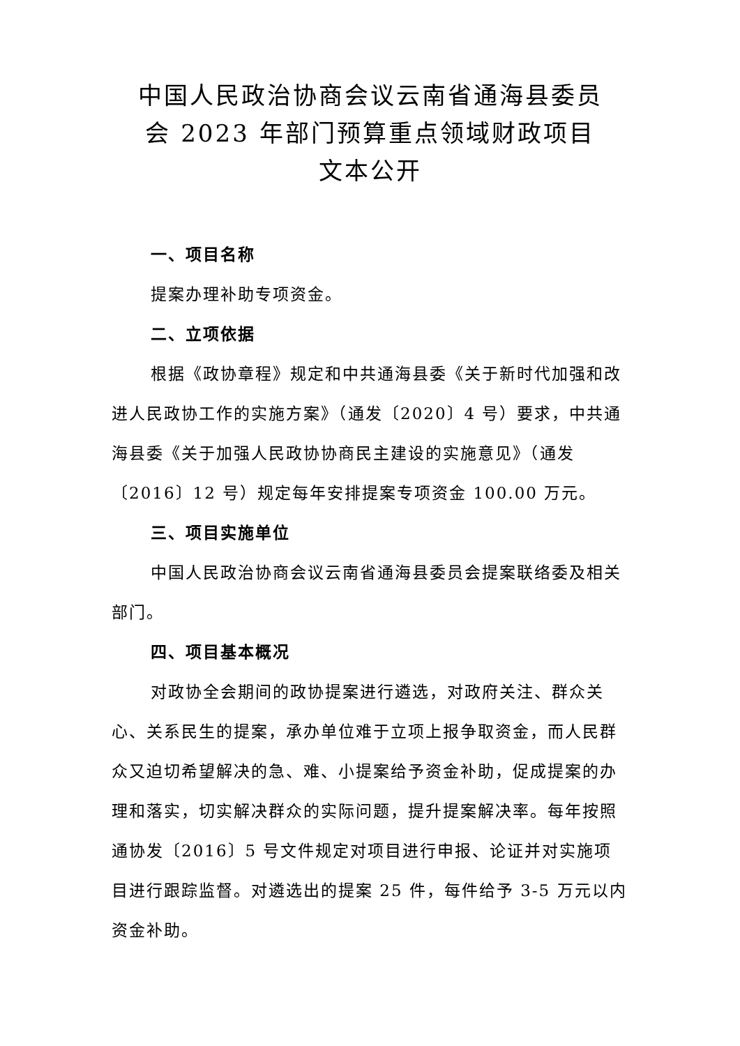中国人民政治协商会议云南省通海县委员
会 2023 年部门预算重点领域财政项目
文本公开
一、项目名称
提案办理补助专项资金。
二、立项依据
根据《政协章程》规定和中共通海县委《关于新时代加强和改进人民政协工作的实施方案》（通发〔2020〕4 号）要求，中共通海县委《关于加强人民政协协商民主建设的实施意见》（通发〔2016〕12 号）规定每年安排提案专项资金 100.00 万元。
三、项目实施单位
中国人民政治协商会议云南省通海县委员会提案联络委及相关部门。
四、项目基本概况
对政协全会期间的政协提案进行遴选，对政府关注、群众关心、关系民生的提案，承办单位难于立项上报争取资金，而人民群众又迫切希望解决的急、难、小提案给予资金补助，促成提案的办理和落实，切实解决群众的实际问题，提升提案解决率。每年按照通协发〔2016〕5 号文件规定对项目进行申报、论证并对实施项目进行跟踪监督。对遴选出的提案 25 件，每件给予 3-5 万元以内资金补助。